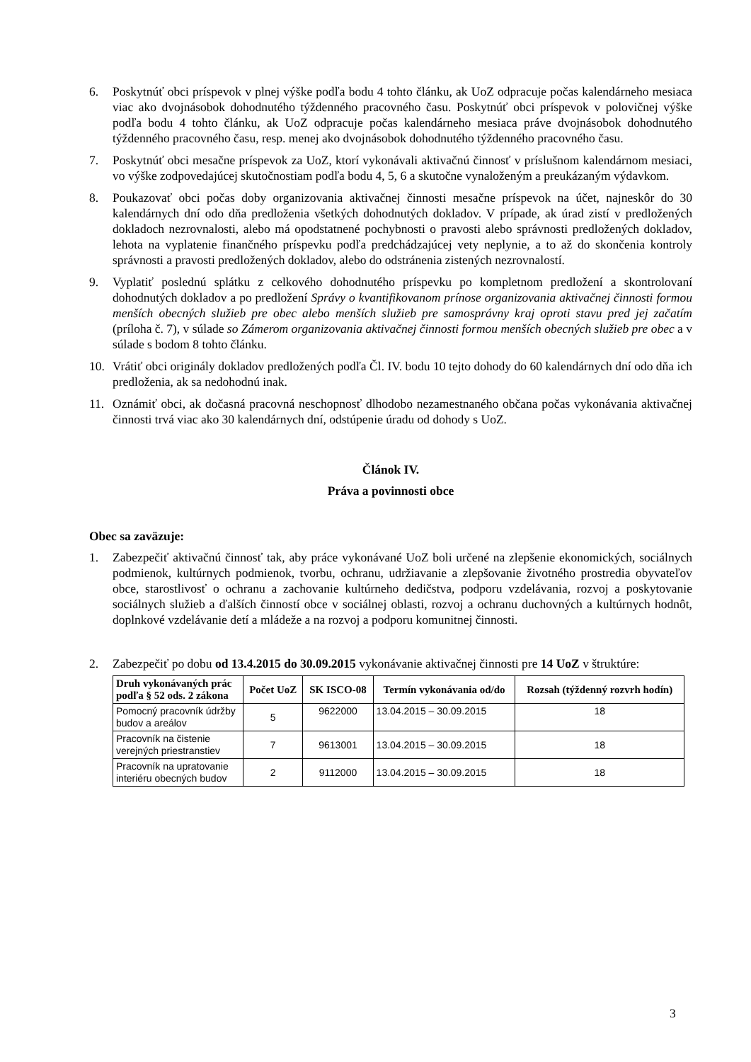6. Poskytnúť obci príspevok v plnej výške podľa bodu 4 tohto článku, ak UoZ odpracuje počas kalendárneho mesiaca viac ako dvojnásobok dohodnutého týždenného pracovného času. Poskytnúť obci príspevok v polovičnej výške podľa bodu 4 tohto článku, ak UoZ odpracuje počas kalendárneho mesiaca práve dvojnásobok dohodnutého týždenného pracovného času, resp. menej ako dvojnásobok dohodnutého týždenného pracovného času.
7. Poskytnúť obci mesačne príspevok za UoZ, ktorí vykonávali aktivačnú činnosť v príslušnom kalendárnom mesiaci, vo výške zodpovedajúcej skutočnostiam podľa bodu 4, 5, 6 a skutočne vynaloženým a preukázaným výdavkom.
8. Poukazovať obci počas doby organizovania aktivačnej činnosti mesačne príspevok na účet, najneskôr do 30 kalendárnych dní odo dňa predloženia všetkých dohodnutých dokladov. V prípade, ak úrad zistí v predložených dokladoch nezrovnalosti, alebo má opodstatnené pochybnosti o pravosti alebo správnosti predložených dokladov, lehota na vyplatenie finančného príspevku podľa predchádzajúcej vety neplynie, a to až do skončenia kontroly správnosti a pravosti predložených dokladov, alebo do odstránenia zistených nezrovnalostí.
9. Vyplatiť poslednú splátku z celkového dohodnutého príspevku po kompletnom predložení a skontrolovaní dohodnutých dokladov a po predložení Správy o kvantifikovanom prínose organizovania aktivačnej činnosti formou menších obecných služieb pre obec alebo menších služieb pre samosprávny kraj oproti stavu pred jej začatím (príloha č. 7), v súlade so Zámerom organizovania aktivačnej činnosti formou menších obecných služieb pre obec a v súlade s bodom 8 tohto článku.
10. Vrátiť obci originály dokladov predložených podľa Čl. IV. bodu 10 tejto dohody do 60 kalendárnych dní odo dňa ich predloženia, ak sa nedohodnú inak.
11. Oznámiť obci, ak dočasná pracovná neschopnosť dlhodobo nezamestnaného občana počas vykonávania aktivačnej činnosti trvá viac ako 30 kalendárnych dní, odstúpenie úradu od dohody s UoZ.
Článok IV.
Práva a povinnosti obce
Obec sa zaväzuje:
1. Zabezpečiť aktivačnú činnosť tak, aby práce vykonávané UoZ boli určené na zlepšenie ekonomických, sociálnych podmienok, kultúrnych podmienok, tvorbu, ochranu, udržiavanie a zlepšovanie životného prostredia obyvateľov obce, starostlivosť o ochranu a zachovanie kultúrneho dedičstva, podporu vzdelávania, rozvoj a poskytovanie sociálnych služieb a ďalších činností obce v sociálnej oblasti, rozvoj a ochranu duchovných a kultúrnych hodnôt, doplnkové vzdelávanie detí a mládeže a na rozvoj a podporu komunitnej činnosti.
2. Zabezpečiť po dobu od 13.4.2015 do 30.09.2015 vykonávanie aktivačnej činnosti pre 14 UoZ v štruktúre:
| Druh vykonávaných prác podľa § 52 ods. 2 zákona | Počet UoZ | SK ISCO-08 | Termín vykonávania od/do | Rozsah (týždenný rozvrh hodín) |
| --- | --- | --- | --- | --- |
| Pomocný pracovník údržby budov a areálov | 5 | 9622000 | 13.04.2015 – 30.09.2015 | 18 |
| Pracovník na čistenie verejných priestranstiev | 7 | 9613001 | 13.04.2015 – 30.09.2015 | 18 |
| Pracovník na upratovanie interiéru obecných budov | 2 | 9112000 | 13.04.2015 – 30.09.2015 | 18 |
3